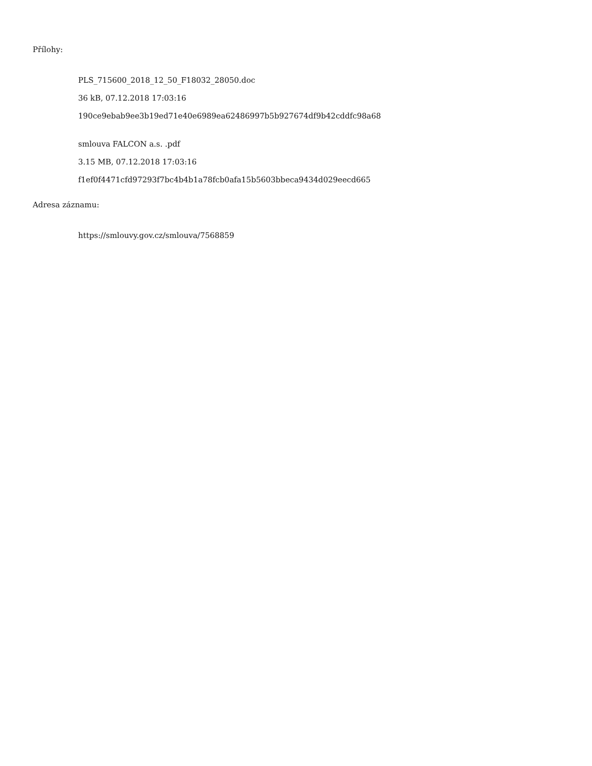Přílohy:
PLS_715600_2018_12_50_F18032_28050.doc
36 kB, 07.12.2018 17:03:16
190ce9ebab9ee3b19ed71e40e6989ea62486997b5b927674df9b42cddfc98a68
smlouva FALCON a.s. .pdf
3.15 MB, 07.12.2018 17:03:16
f1ef0f4471cfd97293f7bc4b4b1a78fcb0afa15b5603bbeca9434d029eecd665
Adresa záznamu:
https://smlouvy.gov.cz/smlouva/7568859